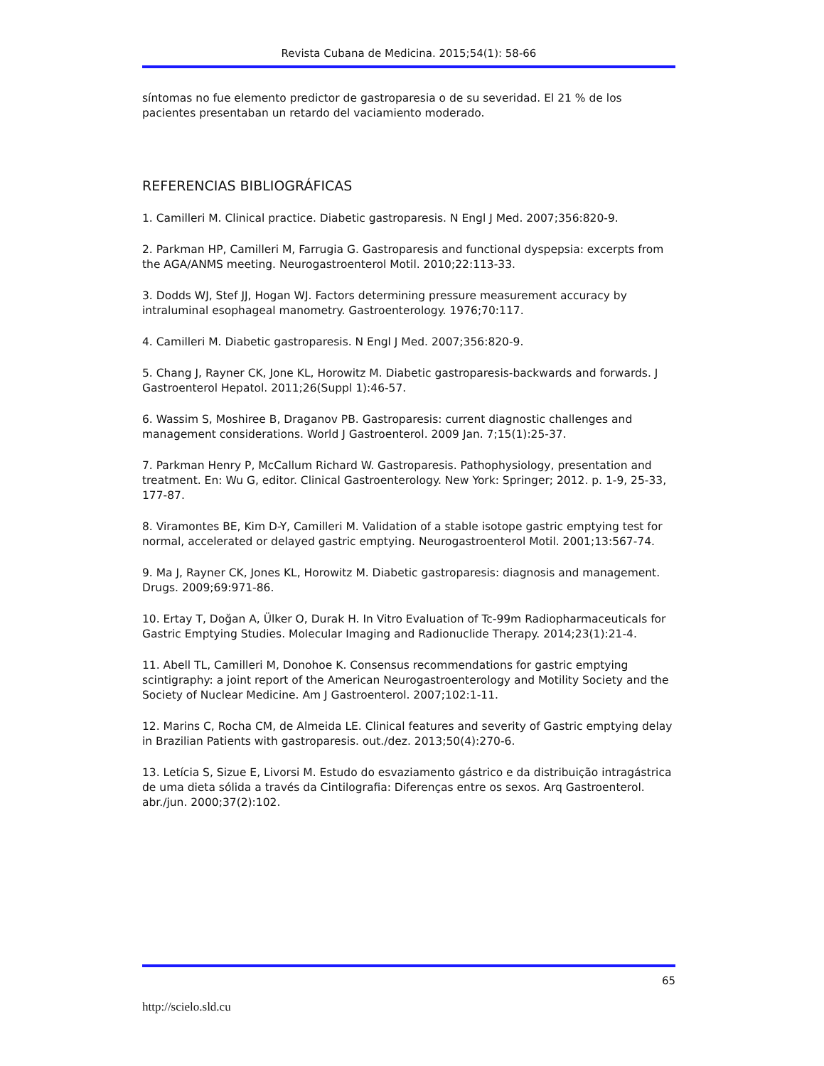Revista Cubana de Medicina. 2015;54(1): 58-66
síntomas no fue elemento predictor de gastroparesia o de su severidad. El 21 % de los pacientes presentaban un retardo del vaciamiento moderado.
REFERENCIAS BIBLIOGRÁFICAS
1. Camilleri M. Clinical practice. Diabetic gastroparesis. N Engl J Med. 2007;356:820-9.
2. Parkman HP, Camilleri M, Farrugia G. Gastroparesis and functional dyspepsia: excerpts from the AGA/ANMS meeting. Neurogastroenterol Motil. 2010;22:113-33.
3. Dodds WJ, Stef JJ, Hogan WJ. Factors determining pressure measurement accuracy by intraluminal esophageal manometry. Gastroenterology. 1976;70:117.
4. Camilleri M. Diabetic gastroparesis. N Engl J Med. 2007;356:820-9.
5. Chang J, Rayner CK, Jone KL, Horowitz M. Diabetic gastroparesis-backwards and forwards. J Gastroenterol Hepatol. 2011;26(Suppl 1):46-57.
6. Wassim S, Moshiree B, Draganov PB. Gastroparesis: current diagnostic challenges and management considerations. World J Gastroenterol. 2009 Jan. 7;15(1):25-37.
7. Parkman Henry P, McCallum Richard W. Gastroparesis. Pathophysiology, presentation and treatment. En: Wu G, editor. Clinical Gastroenterology. New York: Springer; 2012. p. 1-9, 25-33, 177-87.
8. Viramontes BE, Kim D-Y, Camilleri M. Validation of a stable isotope gastric emptying test for normal, accelerated or delayed gastric emptying. Neurogastroenterol Motil. 2001;13:567-74.
9. Ma J, Rayner CK, Jones KL, Horowitz M. Diabetic gastroparesis: diagnosis and management. Drugs. 2009;69:971-86.
10. Ertay T, Doğan A, Ülker O, Durak H. In Vitro Evaluation of Tc-99m Radiopharmaceuticals for Gastric Emptying Studies. Molecular Imaging and Radionuclide Therapy. 2014;23(1):21-4.
11. Abell TL, Camilleri M, Donohoe K. Consensus recommendations for gastric emptying scintigraphy: a joint report of the American Neurogastroenterology and Motility Society and the Society of Nuclear Medicine. Am J Gastroenterol. 2007;102:1-11.
12. Marins C, Rocha CM, de Almeida LE. Clinical features and severity of Gastric emptying delay in Brazilian Patients with gastroparesis. out./dez. 2013;50(4):270-6.
13. Letícia S, Sizue E, Livorsi M. Estudo do esvaziamento gástrico e da distribuição intragástrica de uma dieta sólida a través da Cintilografia: Diferenças entre os sexos. Arq Gastroenterol. abr./jun. 2000;37(2):102.
65
http://scielo.sld.cu